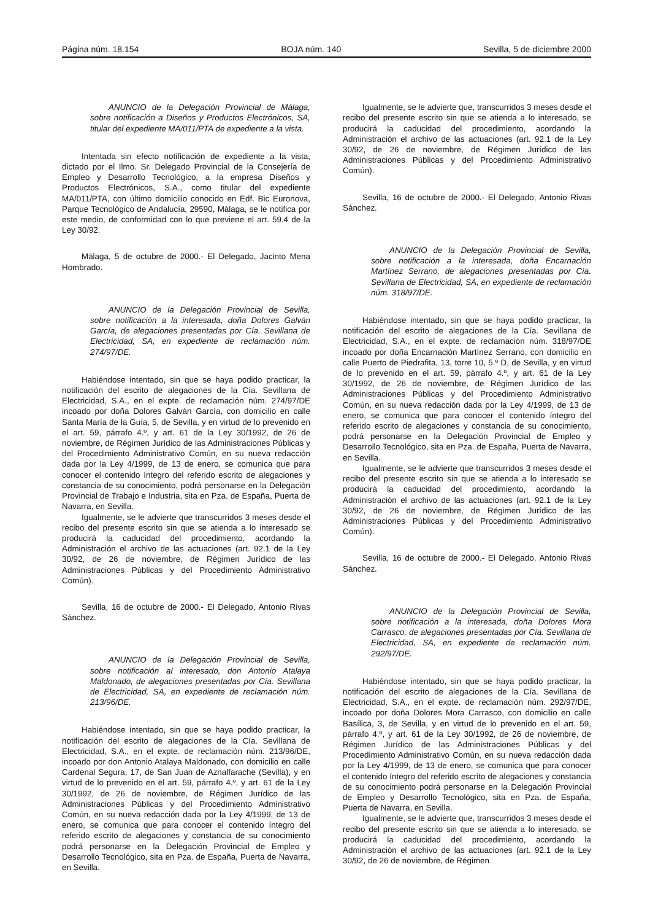Página núm. 18.154 BOJA núm. 140 Sevilla, 5 de diciembre 2000
ANUNCIO de la Delegación Provincial de Málaga, sobre notificación a Diseños y Productos Electrónicos, SA, titular del expediente MA/011/PTA de expediente a la vista.
Intentada sin efecto notificación de expediente a la vista, dictado por el Ilmo. Sr. Delegado Provincial de la Consejería de Empleo y Desarrollo Tecnológico, a la empresa Diseños y Productos Electrónicos, S.A., como titular del expediente MA/011/PTA, con último domicilio conocido en Edf. Bic Euronova, Parque Tecnológico de Andalucía, 29590, Málaga, se le notifica por este medio, de conformidad con lo que previene el art. 59.4 de la Ley 30/92.
Málaga, 5 de octubre de 2000.- El Delegado, Jacinto Mena Hombrado.
ANUNCIO de la Delegación Provincial de Sevilla, sobre notificación a la interesada, doña Dolores Galván García, de alegaciones presentadas por Cía. Sevillana de Electricidad, SA, en expediente de reclamación núm. 274/97/DE.
Habiéndose intentado, sin que se haya podido practicar, la notificación del escrito de alegaciones de la Cía. Sevillana de Electricidad, S.A., en el expte. de reclamación núm. 274/97/DE incoado por doña Dolores Galván García, con domicilio en calle Santa María de la Guía, 5, de Sevilla, y en virtud de lo prevenido en el art. 59, párrafo 4.º, y art. 61 de la Ley 30/1992, de 26 de noviembre, de Régimen Jurídico de las Administraciones Públicas y del Procedimiento Administrativo Común, en su nueva redacción dada por la Ley 4/1999, de 13 de enero, se comunica que para conocer el contenido íntegro del referido escrito de alegaciones y constancia de su conocimiento, podrá personarse en la Delegación Provincial de Trabajo e Industria, sita en Pza. de España, Puerta de Navarra, en Sevilla.
Igualmente, se le advierte que transcurridos 3 meses desde el recibo del presente escrito sin que se atienda a lo interesado se producirá la caducidad del procedimiento, acordando la Administración el archivo de las actuaciones (art. 92.1 de la Ley 30/92, de 26 de noviembre, de Régimen Jurídico de las Administraciones Públicas y del Procedimiento Administrativo Común).
Sevilla, 16 de octubre de 2000.- El Delegado, Antonio Rivas Sánchez.
ANUNCIO de la Delegación Provincial de Sevilla, sobre notificación al interesado, don Antonio Atalaya Maldonado, de alegaciones presentadas por Cía. Sevillana de Electricidad, SA, en expediente de reclamación núm. 213/96/DE.
Habiéndose intentado, sin que se haya podido practicar, la notificación del escrito de alegaciones de la Cía. Sevillana de Electricidad, S.A., en el expte. de reclamación núm. 213/96/DE, incoado por don Antonio Atalaya Maldonado, con domicilio en calle Cardenal Segura, 17, de San Juan de Aznalfarache (Sevilla), y en virtud de lo prevenido en el art. 59, párrafo 4.º, y art. 61 de la Ley 30/1992, de 26 de noviembre, de Régimen Jurídico de las Administraciones Públicas y del Procedimiento Administrativo Común, en su nueva redacción dada por la Ley 4/1999, de 13 de enero, se comunica que para conocer el contenido íntegro del referido escrito de alegaciones y constancia de su conocimiento podrá personarse en la Delegación Provincial de Empleo y Desarrollo Tecnológico, sita en Pza. de España, Puerta de Navarra, en Sevilla.
Igualmente, se le advierte que, transcurridos 3 meses desde el recibo del presente escrito sin que se atienda a lo interesado, se producirá la caducidad del procedimiento, acordando la Administración el archivo de las actuaciones (art. 92.1 de la Ley 30/92, de 26 de noviembre, de Régimen Jurídico de las Administraciones Públicas y del Procedimiento Administrativo Común).
Sevilla, 16 de octubre de 2000.- El Delegado, Antonio Rivas Sánchez.
ANUNCIO de la Delegación Provincial de Sevilla, sobre notificación a la interesada, doña Encarnación Martínez Serrano, de alegaciones presentadas por Cía. Sevillana de Electricidad, SA, en expediente de reclamación núm. 318/97/DE.
Habiéndose intentado, sin que se haya podido practicar, la notificación del escrito de alegaciones de la Cía. Sevillana de Electricidad, S.A., en el expte. de reclamación núm. 318/97/DE incoado por doña Encarnación Martínez Serrano, con domicilio en calle Puerto de Piedrafita, 13, torre 10, 5.º D, de Sevilla, y en virtud de lo prevenido en el art. 59, párrafo 4.º, y art. 61 de la Ley 30/1992, de 26 de noviembre, de Régimen Jurídico de las Administraciones Públicas y del Procedimiento Administrativo Común, en su nueva redacción dada por la Ley 4/1999, de 13 de enero, se comunica que para conocer el contenido íntegro del referido escrito de alegaciones y constancia de su conocimiento, podrá personarse en la Delegación Provincial de Empleo y Desarrollo Tecnológico, sita en Pza. de España, Puerta de Navarra, en Sevilla.
Igualmente, se le advierte que transcurridos 3 meses desde el recibo del presente escrito sin que se atienda a lo interesado se producirá la caducidad del procedimiento, acordando la Administración el archivo de las actuaciones (art. 92.1 de la Ley 30/92, de 26 de noviembre, de Régimen Jurídico de las Administraciones Públicas y del Procedimiento Administrativo Común).
Sevilla, 16 de octubre de 2000.- El Delegado, Antonio Rivas Sánchez.
ANUNCIO de la Delegación Provincial de Sevilla, sobre notificación a la interesada, doña Dolores Mora Carrasco, de alegaciones presentadas por Cía. Sevillana de Electricidad, SA, en expediente de reclamación núm. 292/97/DE.
Habiéndose intentado, sin que se haya podido practicar, la notificación del escrito de alegaciones de la Cía. Sevillana de Electricidad, S.A., en el expte. de reclamación núm. 292/97/DE, incoado por doña Dolores Mora Carrasco, con domicilio en calle Basílica, 3, de Sevilla, y en virtud de lo prevenido en el art. 59, párrafo 4.º, y art. 61 de la Ley 30/1992, de 26 de noviembre, de Régimen Jurídico de las Administraciones Públicas y del Procedimiento Administrativo Común, en su nueva redacción dada por la Ley 4/1999, de 13 de enero, se comunica que para conocer el contenido íntegro del referido escrito de alegaciones y constancia de su conocimiento podrá personarse en la Delegación Provincial de Empleo y Desarrollo Tecnológico, sita en Pza. de España, Puerta de Navarra, en Sevilla.
Igualmente, se le advierte que, transcurridos 3 meses desde el recibo del presente escrito sin que se atienda a lo interesado, se producirá la caducidad del procedimiento, acordando la Administración el archivo de las actuaciones (art. 92.1 de la Ley 30/92, de 26 de noviembre, de Régimen